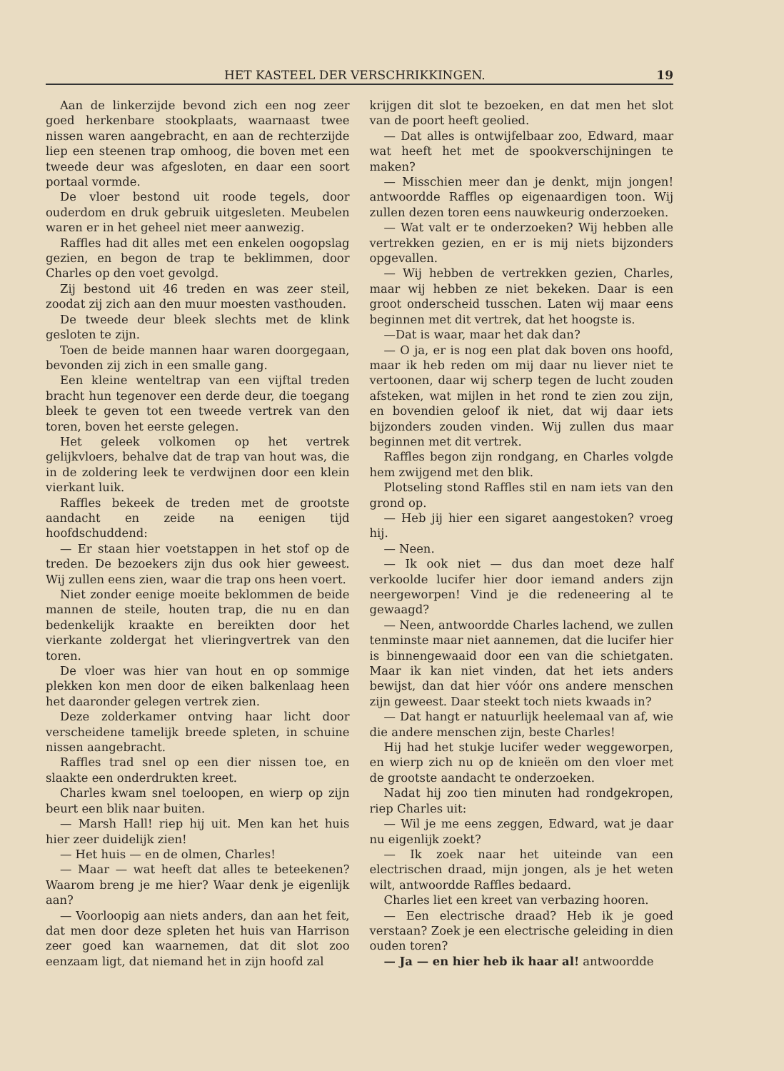HET KASTEEL DER VERSCHRIKKINGEN. 19
Aan de linkerzijde bevond zich een nog zeer goed herkenbare stookplaats, waarnaast twee nissen waren aangebracht, en aan de rechterzijde liep een steenen trap omhoog, die boven met een tweede deur was afgesloten, en daar een soort portaal vormde.
De vloer bestond uit roode tegels, door ouderdom en druk gebruik uitgesleten. Meubelen waren er in het geheel niet meer aanwezig.
Raffles had dit alles met een enkelen oogopslag gezien, en begon de trap te beklimmen, door Charles op den voet gevolgd.
Zij bestond uit 46 treden en was zeer steil, zoodat zij zich aan den muur moesten vasthouden.
De tweede deur bleek slechts met de klink gesloten te zijn.
Toen de beide mannen haar waren doorgegaan, bevonden zij zich in een smalle gang.
Een kleine wenteltrap van een vijftal treden bracht hun tegenover een derde deur, die toegang bleek te geven tot een tweede vertrek van den toren, boven het eerste gelegen.
Het geleek volkomen op het vertrek gelijkvloers, behalve dat de trap van hout was, die in de zoldering leek te verdwijnen door een klein vierkant luik.
Raffles bekeek de treden met de grootste aandacht en zeide na eenigen tijd hoofdschuddend:
— Er staan hier voetstappen in het stof op de treden. De bezoekers zijn dus ook hier geweest. Wij zullen eens zien, waar die trap ons heen voert.
Niet zonder eenige moeite beklommen de beide mannen de steile, houten trap, die nu en dan bedenkelijk kraakte en bereikten door het vierkante zoldergat het vlieringvertrek van den toren.
De vloer was hier van hout en op sommige plekken kon men door de eiken balkenlaag heen het daaronder gelegen vertrek zien.
Deze zolderkamer ontving haar licht door verscheidene tamelijk breede spleten, in schuine nissen aangebracht.
Raffles trad snel op een dier nissen toe, en slaakte een onderdrukten kreet.
Charles kwam snel toeloopen, en wierp op zijn beurt een blik naar buiten.
— Marsh Hall! riep hij uit. Men kan het huis hier zeer duidelijk zien!
— Het huis — en de olmen, Charles!
— Maar — wat heeft dat alles te beteekenen? Waarom breng je me hier? Waar denk je eigenlijk aan?
— Voorloopig aan niets anders, dan aan het feit, dat men door deze spleten het huis van Harrison zeer goed kan waarnemen, dat dit slot zoo eenzaam ligt, dat niemand het in zijn hoofd zal
krijgen dit slot te bezoeken, en dat men het slot van de poort heeft geolied.
— Dat alles is ontwijfelbaar zoo, Edward, maar wat heeft het met de spookverschijningen te maken?
— Misschien meer dan je denkt, mijn jongen! antwoordde Raffles op eigenaardigen toon. Wij zullen dezen toren eens nauwkeurig onderzoeken.
— Wat valt er te onderzoeken? Wij hebben alle vertrekken gezien, en er is mij niets bijzonders opgevallen.
— Wij hebben de vertrekken gezien, Charles, maar wij hebben ze niet bekeken. Daar is een groot onderscheid tusschen. Laten wij maar eens beginnen met dit vertrek, dat het hoogste is.
—Dat is waar, maar het dak dan?
— O ja, er is nog een plat dak boven ons hoofd, maar ik heb reden om mij daar nu liever niet te vertoonen, daar wij scherp tegen de lucht zouden afsteken, wat mijlen in het rond te zien zou zijn, en bovendien geloof ik niet, dat wij daar iets bijzonders zouden vinden. Wij zullen dus maar beginnen met dit vertrek.
Raffles begon zijn rondgang, en Charles volgde hem zwijgend met den blik.
Plotseling stond Raffles stil en nam iets van den grond op.
— Heb jij hier een sigaret aangestoken? vroeg hij.
— Neen.
— Ik ook niet — dus dan moet deze half verkoolde lucifer hier door iemand anders zijn neergeworpen! Vind je die redeneering al te gewaagd?
— Neen, antwoordde Charles lachend, we zullen tenminste maar niet aannemen, dat die lucifer hier is binnengewaaid door een van die schietgaten. Maar ik kan niet vinden, dat het iets anders bewijst, dan dat hier vóór ons andere menschen zijn geweest. Daar steekt toch niets kwaads in?
— Dat hangt er natuurlijk heelemaal van af, wie die andere menschen zijn, beste Charles!
Hij had het stukje lucifer weder weggeworpen, en wierp zich nu op de knieën om den vloer met de grootste aandacht te onderzoeken.
Nadat hij zoo tien minuten had rondgekropen, riep Charles uit:
— Wil je me eens zeggen, Edward, wat je daar nu eigenlijk zoekt?
— Ik zoek naar het uiteinde van een electrischen draad, mijn jongen, als je het weten wilt, antwoordde Raffles bedaard.
Charles liet een kreet van verbazing hooren.
— Een electrische draad? Heb ik je goed verstaan? Zoek je een electrische geleiding in dien ouden toren?
— Ja — en hier heb ik haar al! antwoordde